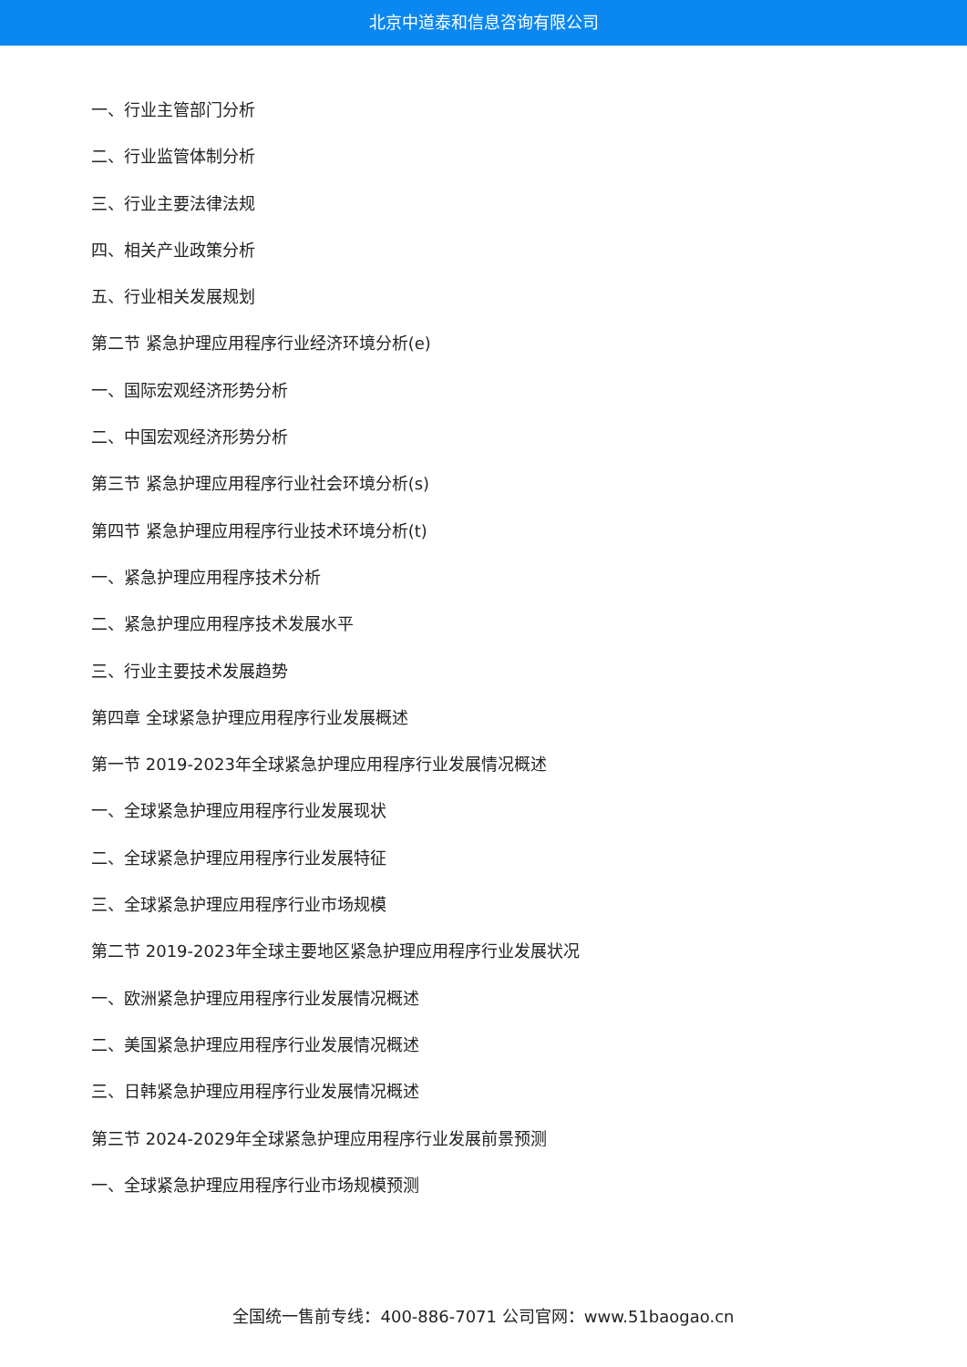北京中道泰和信息咨询有限公司
一、行业主管部门分析
二、行业监管体制分析
三、行业主要法律法规
四、相关产业政策分析
五、行业相关发展规划
第二节 紧急护理应用程序行业经济环境分析(e)
一、国际宏观经济形势分析
二、中国宏观经济形势分析
第三节 紧急护理应用程序行业社会环境分析(s)
第四节 紧急护理应用程序行业技术环境分析(t)
一、紧急护理应用程序技术分析
二、紧急护理应用程序技术发展水平
三、行业主要技术发展趋势
第四章 全球紧急护理应用程序行业发展概述
第一节 2019-2023年全球紧急护理应用程序行业发展情况概述
一、全球紧急护理应用程序行业发展现状
二、全球紧急护理应用程序行业发展特征
三、全球紧急护理应用程序行业市场规模
第二节 2019-2023年全球主要地区紧急护理应用程序行业发展状况
一、欧洲紧急护理应用程序行业发展情况概述
二、美国紧急护理应用程序行业发展情况概述
三、日韩紧急护理应用程序行业发展情况概述
第三节 2024-2029年全球紧急护理应用程序行业发展前景预测
一、全球紧急护理应用程序行业市场规模预测
全国统一售前专线：400-886-7071 公司官网：www.51baogao.cn